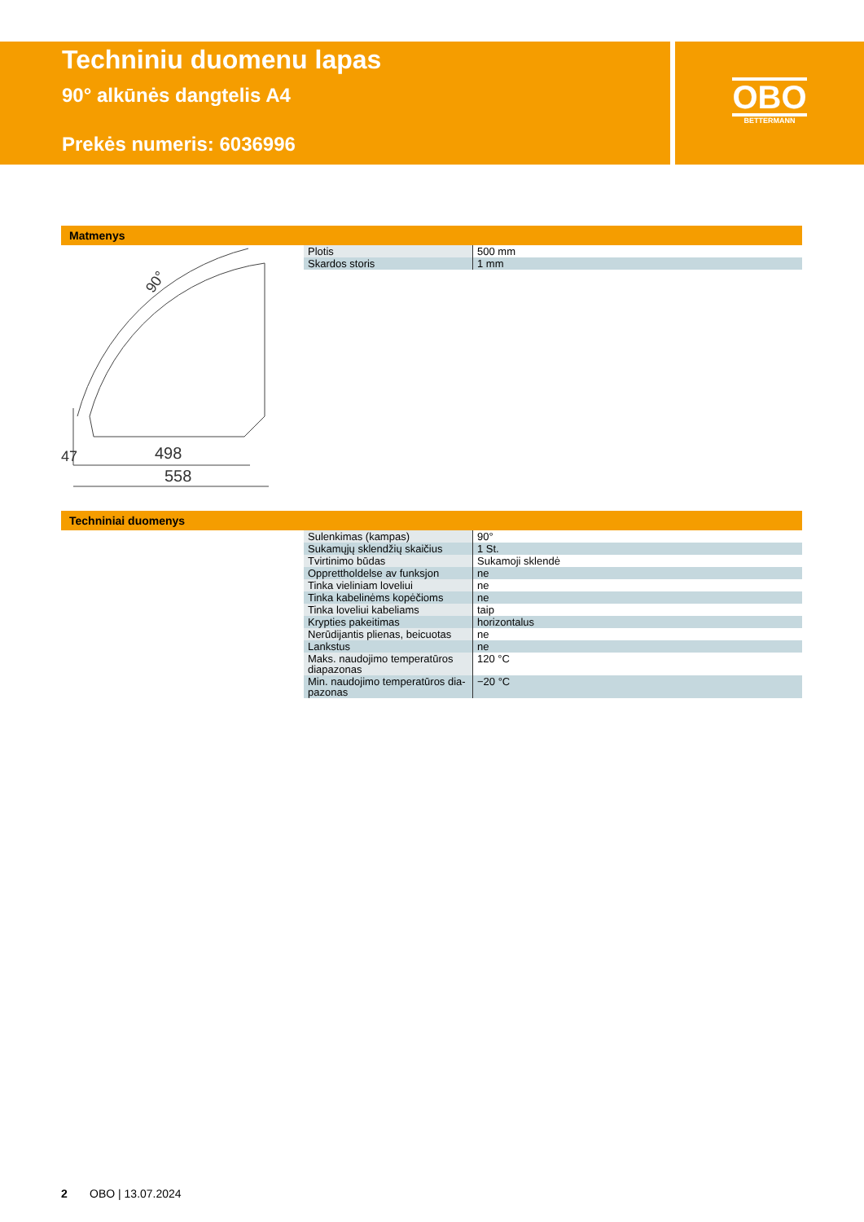Techniniu duomenu lapas
90° alkūnės dangtelis A4
Prekės numeris: 6036996
OBO
BETTERMANN
Matmenys
498
558
90°
47
| Plotis | 500 mm |
| Skardos storis | 1 mm |
Techniniai duomenys
| Sulenkimas (kampas) | 90° |
| Sukamųjų sklendžių skaičius | 1 St. |
| Tvirtinimo būdas | Sukamoji sklendė |
| Opprettholdelse av funksjon | ne |
| Tinka vieliniam loveliui | ne |
| Tinka kabelinėms kopėčioms | ne |
| Tinka loveliui kabeliams | taip |
| Krypties pakeitimas | horizontalus |
| Nerūdijantis plienas, beicuotas | ne |
| Lankstus | ne |
| Maks. naudojimo temperatūros diapazonas | 120 °C |
| Min. naudojimo temperatūros dia-pazonas | −20 °C |
2 OBO | 13.07.2024